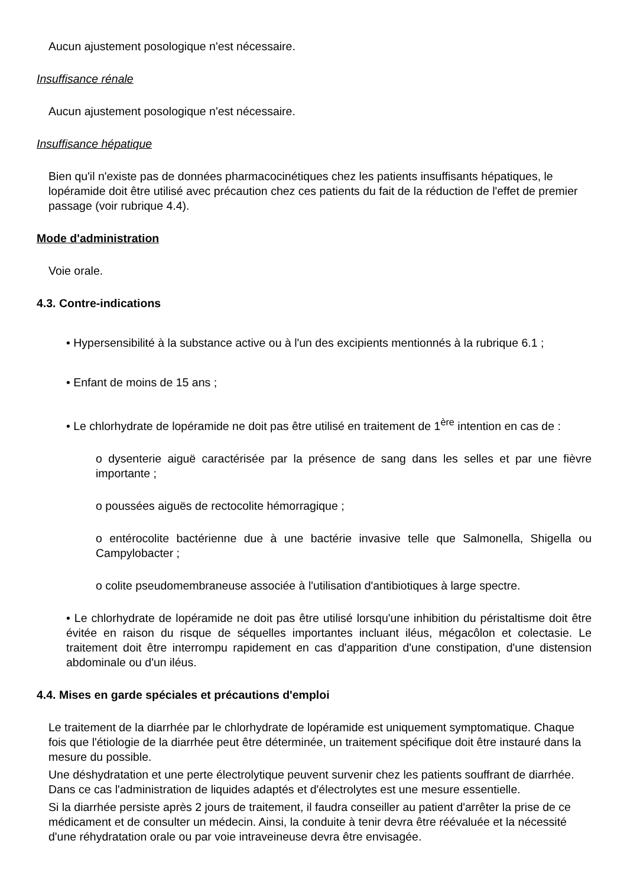Aucun ajustement posologique n'est nécessaire.
Insuffisance rénale
Aucun ajustement posologique n'est nécessaire.
Insuffisance hépatique
Bien qu'il n'existe pas de données pharmacocinétiques chez les patients insuffisants hépatiques, le lopéramide doit être utilisé avec précaution chez ces patients du fait de la réduction de l'effet de premier passage (voir rubrique 4.4).
Mode d'administration
Voie orale.
4.3. Contre-indications
• Hypersensibilité à la substance active ou à l'un des excipients mentionnés à la rubrique 6.1 ;
• Enfant de moins de 15 ans ;
• Le chlorhydrate de lopéramide ne doit pas être utilisé en traitement de 1<sup>ère</sup> intention en cas de :
o dysenterie aiguë caractérisée par la présence de sang dans les selles et par une fièvre importante ;
o poussées aiguës de rectocolite hémorragique ;
o entérocolite bactérienne due à une bactérie invasive telle que Salmonella, Shigella ou Campylobacter ;
o colite pseudomembraneuse associée à l'utilisation d'antibiotiques à large spectre.
• Le chlorhydrate de lopéramide ne doit pas être utilisé lorsqu'une inhibition du péristaltisme doit être évitée en raison du risque de séquelles importantes incluant iléus, mégacôlon et colectasie. Le traitement doit être interrompu rapidement en cas d'apparition d'une constipation, d'une distension abdominale ou d'un iléus.
4.4. Mises en garde spéciales et précautions d'emploi
Le traitement de la diarrhée par le chlorhydrate de lopéramide est uniquement symptomatique. Chaque fois que l'étiologie de la diarrhée peut être déterminée, un traitement spécifique doit être instauré dans la mesure du possible.
Une déshydratation et une perte électrolytique peuvent survenir chez les patients souffrant de diarrhée. Dans ce cas l'administration de liquides adaptés et d'électrolytes est une mesure essentielle.
Si la diarrhée persiste après 2 jours de traitement, il faudra conseiller au patient d'arrêter la prise de ce médicament et de consulter un médecin. Ainsi, la conduite à tenir devra être réévaluée et la nécessité d'une réhydratation orale ou par voie intraveineuse devra être envisagée.